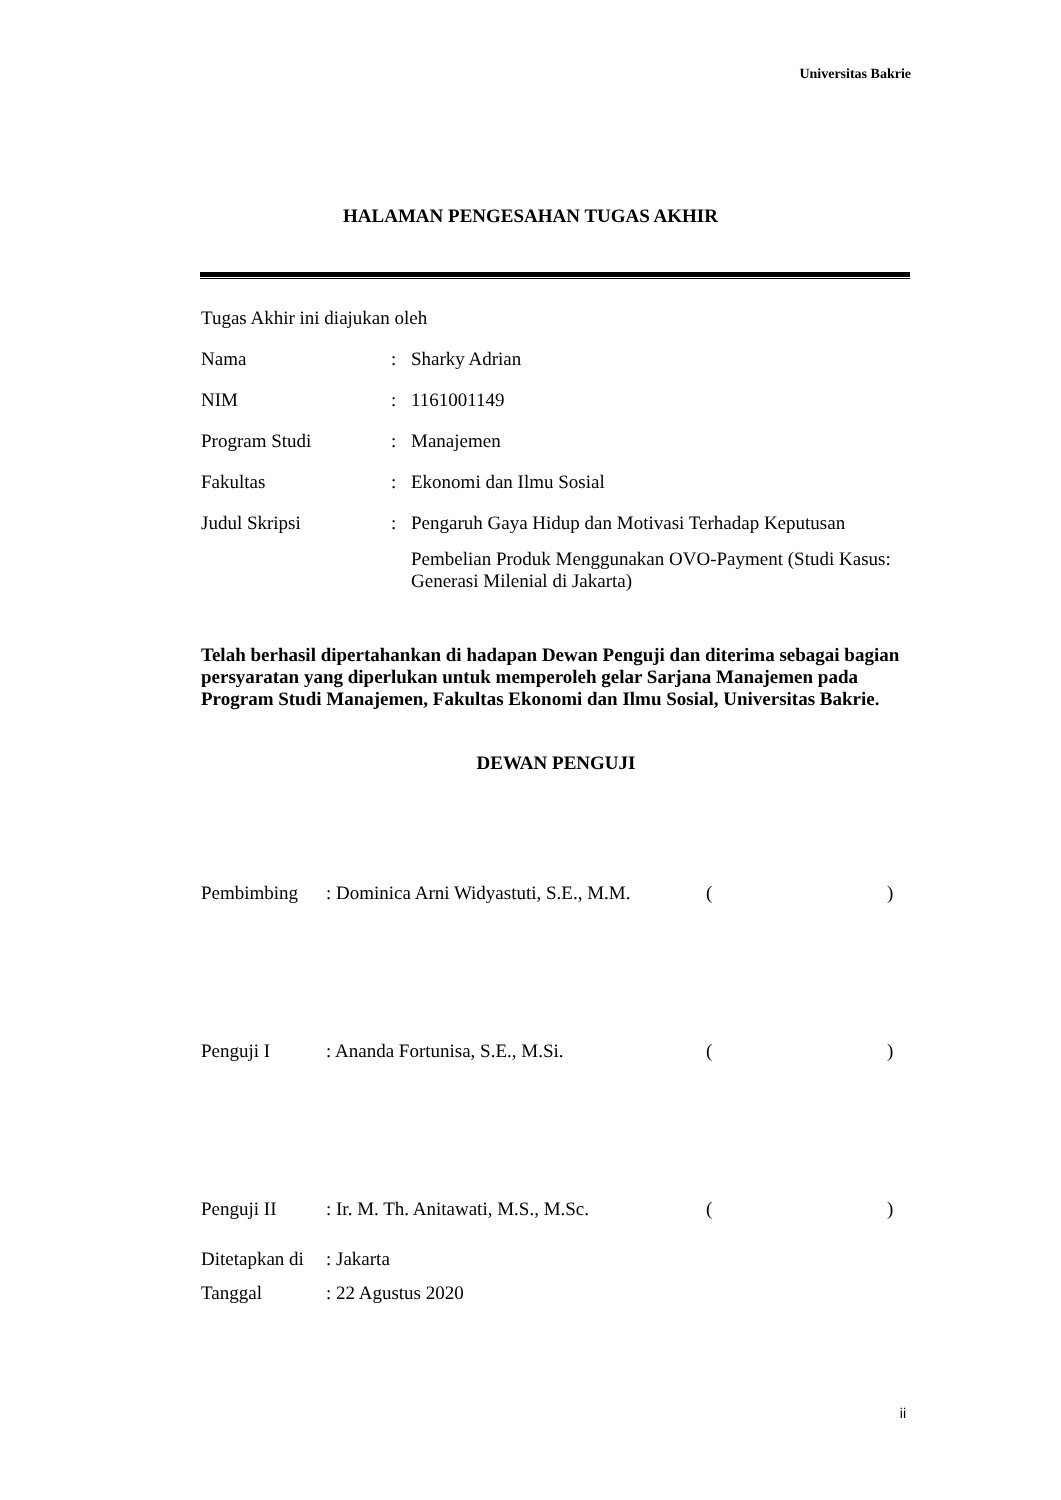Universitas Bakrie
HALAMAN PENGESAHAN TUGAS AKHIR
| Tugas Akhir ini diajukan oleh | | |
| Nama | : | Sharky Adrian |
| NIM | : | 1161001149 |
| Program Studi | : | Manajemen |
| Fakultas | : | Ekonomi dan Ilmu Sosial |
| Judul Skripsi | : | Pengaruh Gaya Hidup dan Motivasi Terhadap Keputusan Pembelian Produk Menggunakan OVO-Payment (Studi Kasus: Generasi Milenial di Jakarta) |
Telah berhasil dipertahankan di hadapan Dewan Penguji dan diterima sebagai bagian persyaratan yang diperlukan untuk memperoleh gelar Sarjana Manajemen pada Program Studi Manajemen, Fakultas Ekonomi dan Ilmu Sosial, Universitas Bakrie.
DEWAN PENGUJI
| Pembimbing | : Dominica Arni Widyastuti, S.E., M.M. | ( ) |
| Penguji I | : Ananda Fortunisa, S.E., M.Si. | ( ) |
| Penguji II | : Ir. M. Th. Anitawati, M.S., M.Sc. | ( ) |
| Ditetapkan di | : Jakarta |
| Tanggal | : 22 Agustus 2020 |
ii